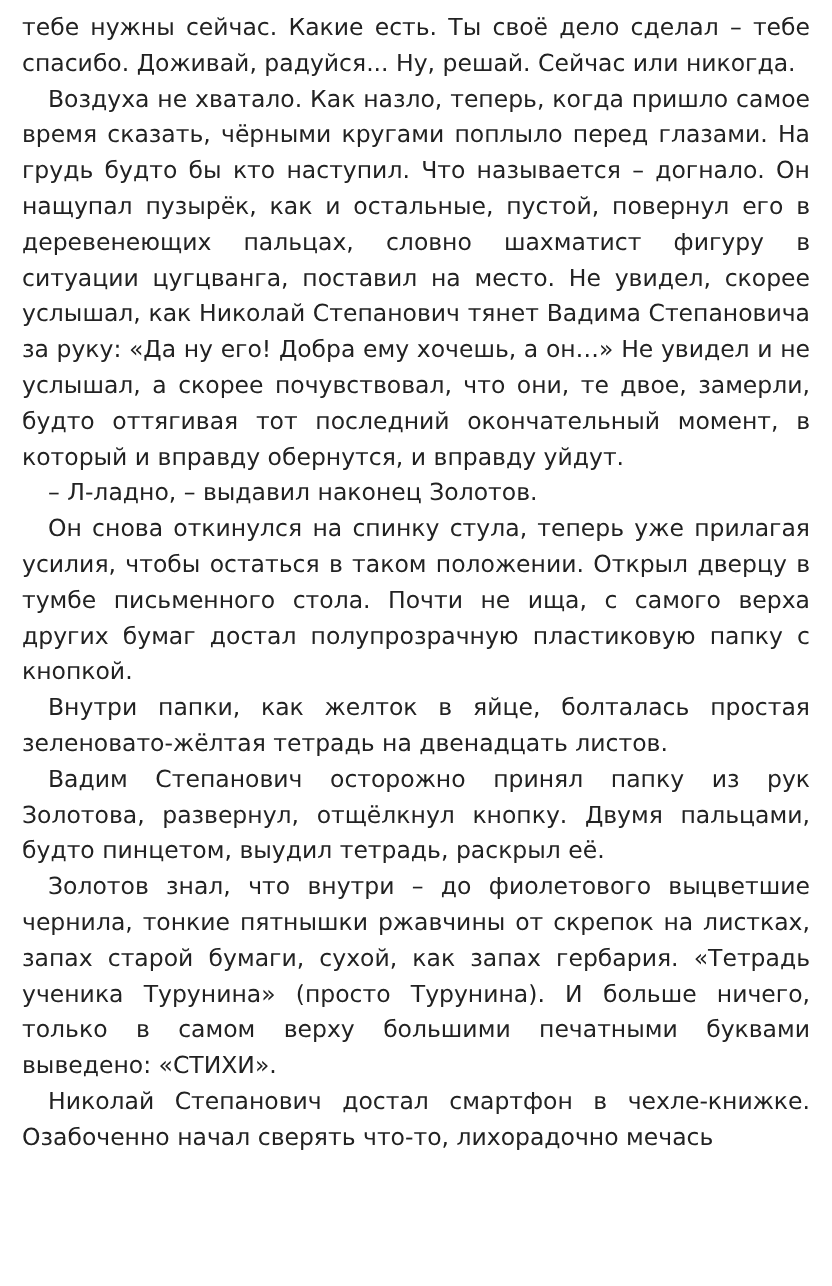тебе нужны сейчас. Какие есть. Ты своё дело сделал – тебе спасибо. Доживай, радуйся... Ну, решай. Сейчас или никогда.
Воздуха не хватало. Как назло, теперь, когда пришло самое время сказать, чёрными кругами поплыло перед глазами. На грудь будто бы кто наступил. Что называется – догнало. Он нащупал пузырёк, как и остальные, пустой, повернул его в деревенеющих пальцах, словно шахматист фигуру в ситуации цугцванга, поставил на место. Не увидел, скорее услышал, как Николай Степанович тянет Вадима Степановича за руку: «Да ну его! Добра ему хочешь, а он…» Не увидел и не услышал, а скорее почувствовал, что они, те двое, замерли, будто оттягивая тот последний окончательный момент, в который и вправду обернутся, и вправду уйдут.
– Л-ладно, – выдавил наконец Золотов.
Он снова откинулся на спинку стула, теперь уже прилагая усилия, чтобы остаться в таком положении. Открыл дверцу в тумбе письменного стола. Почти не ища, с самого верха других бумаг достал полупрозрачную пластиковую папку с кнопкой.
Внутри папки, как желток в яйце, болталась простая зеленовато-жёлтая тетрадь на двенадцать листов.
Вадим Степанович осторожно принял папку из рук Золотова, развернул, отщёлкнул кнопку. Двумя пальцами, будто пинцетом, выудил тетрадь, раскрыл её.
Золотов знал, что внутри – до фиолетового выцветшие чернила, тонкие пятнышки ржавчины от скрепок на листках, запах старой бумаги, сухой, как запах гербария. «Тетрадь ученика Турунина» (просто Турунина). И больше ничего, только в самом верху большими печатными буквами выведено: «СТИХИ».
Николай Степанович достал смартфон в чехле-книжке. Озабоченно начал сверять что-то, лихорадочно мечась